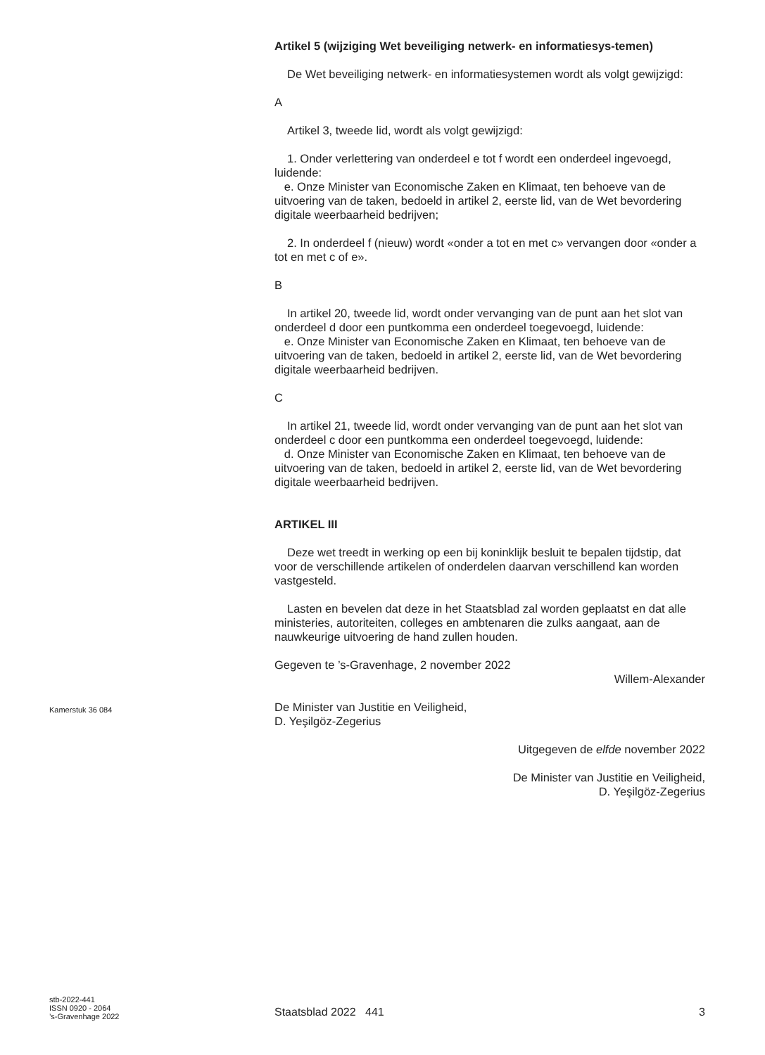Artikel 5 (wijziging Wet beveiliging netwerk- en informatiesys-temen)
De Wet beveiliging netwerk- en informatiesystemen wordt als volgt gewijzigd:
A
Artikel 3, tweede lid, wordt als volgt gewijzigd:
1. Onder verlettering van onderdeel e tot f wordt een onderdeel ingevoegd, luidende:
e. Onze Minister van Economische Zaken en Klimaat, ten behoeve van de uitvoering van de taken, bedoeld in artikel 2, eerste lid, van de Wet bevordering digitale weerbaarheid bedrijven;
2. In onderdeel f (nieuw) wordt «onder a tot en met c» vervangen door «onder a tot en met c of e».
B
In artikel 20, tweede lid, wordt onder vervanging van de punt aan het slot van onderdeel d door een puntkomma een onderdeel toegevoegd, luidende:
e. Onze Minister van Economische Zaken en Klimaat, ten behoeve van de uitvoering van de taken, bedoeld in artikel 2, eerste lid, van de Wet bevordering digitale weerbaarheid bedrijven.
C
In artikel 21, tweede lid, wordt onder vervanging van de punt aan het slot van onderdeel c door een puntkomma een onderdeel toegevoegd, luidende:
d. Onze Minister van Economische Zaken en Klimaat, ten behoeve van de uitvoering van de taken, bedoeld in artikel 2, eerste lid, van de Wet bevordering digitale weerbaarheid bedrijven.
ARTIKEL III
Deze wet treedt in werking op een bij koninklijk besluit te bepalen tijdstip, dat voor de verschillende artikelen of onderdelen daarvan verschillend kan worden vastgesteld.
Lasten en bevelen dat deze in het Staatsblad zal worden geplaatst en dat alle ministeries, autoriteiten, colleges en ambtenaren die zulks aangaat, aan de nauwkeurige uitvoering de hand zullen houden.
Gegeven te ’s-Gravenhage, 2 november 2022
Willem-Alexander
De Minister van Justitie en Veiligheid,
D. Yeşilgöz-Zegerius
Uitgegeven de elfde november 2022
De Minister van Justitie en Veiligheid,
D. Yeşilgöz-Zegerius
Kamerstuk 36 084
stb-2022-441
ISSN 0920 - 2064
’s-Gravenhage 2022
Staatsblad 2022 441 3